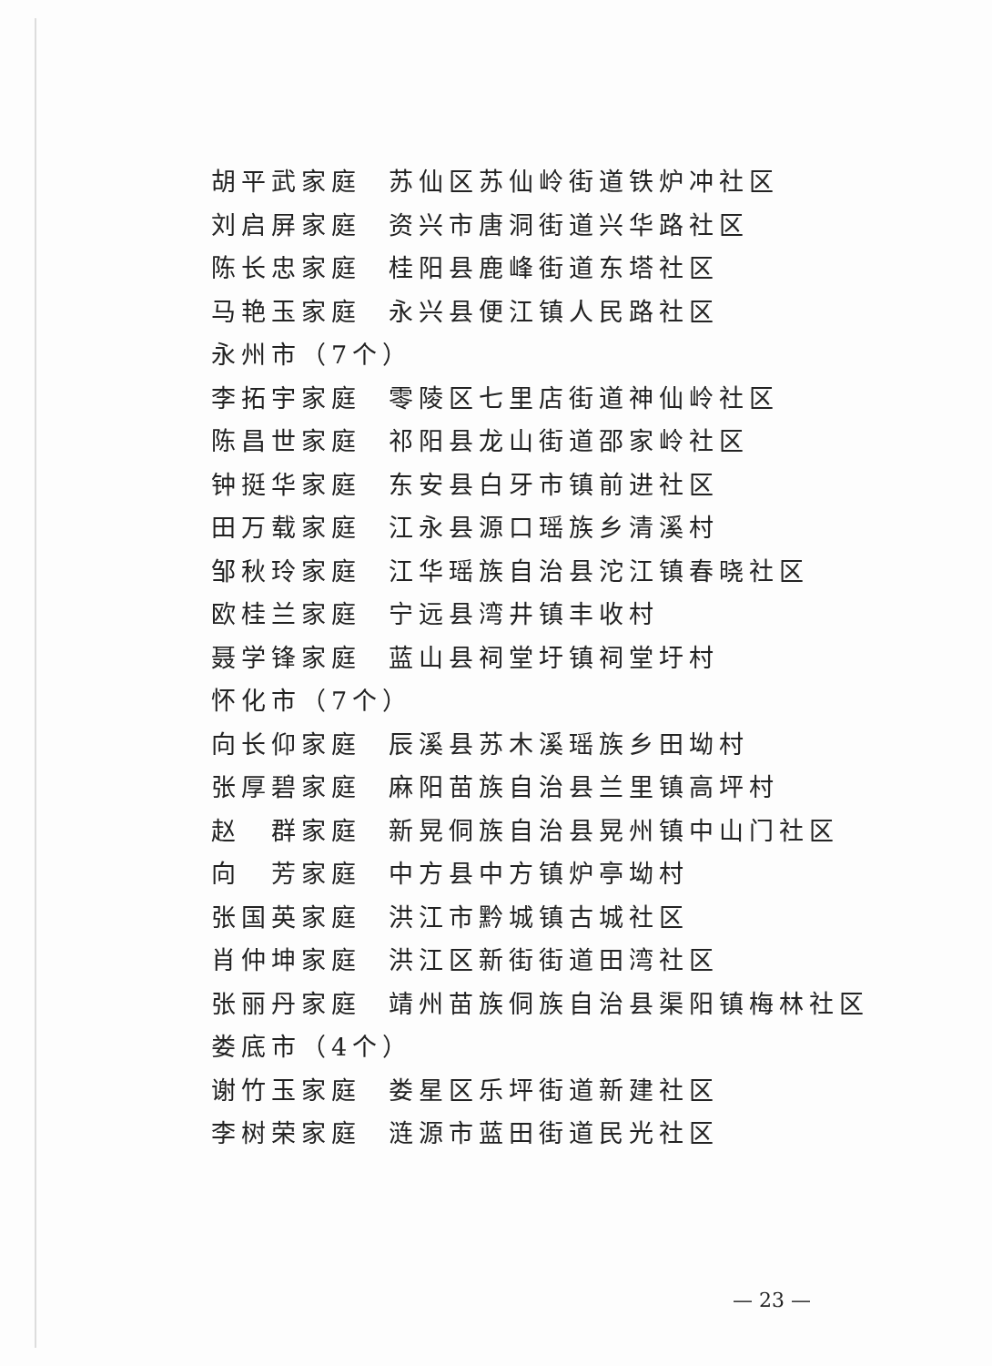胡平武家庭 苏仙区苏仙岭街道铁炉冲社区
刘启屏家庭 资兴市唐洞街道兴华路社区
陈长忠家庭 桂阳县鹿峰街道东塔社区
马艳玉家庭 永兴县便江镇人民路社区
永州市（7个）
李拓宇家庭 零陵区七里店街道神仙岭社区
陈昌世家庭 祁阳县龙山街道邵家岭社区
钟挺华家庭 东安县白牙市镇前进社区
田万载家庭 江永县源口瑶族乡清溪村
邹秋玲家庭 江华瑶族自治县沱江镇春晓社区
欧桂兰家庭 宁远县湾井镇丰收村
聂学锋家庭 蓝山县祠堂圩镇祠堂圩村
怀化市（7个）
向长仰家庭 辰溪县苏木溪瑶族乡田坳村
张厚碧家庭 麻阳苗族自治县兰里镇高坪村
赵　群家庭 新晃侗族自治县晃州镇中山门社区
向　芳家庭 中方县中方镇炉亭坳村
张国英家庭 洪江市黔城镇古城社区
肖仲坤家庭 洪江区新街街道田湾社区
张丽丹家庭 靖州苗族侗族自治县渠阳镇梅林社区
娄底市（4个）
谢竹玉家庭 娄星区乐坪街道新建社区
李树荣家庭 涟源市蓝田街道民光社区
— 23 —